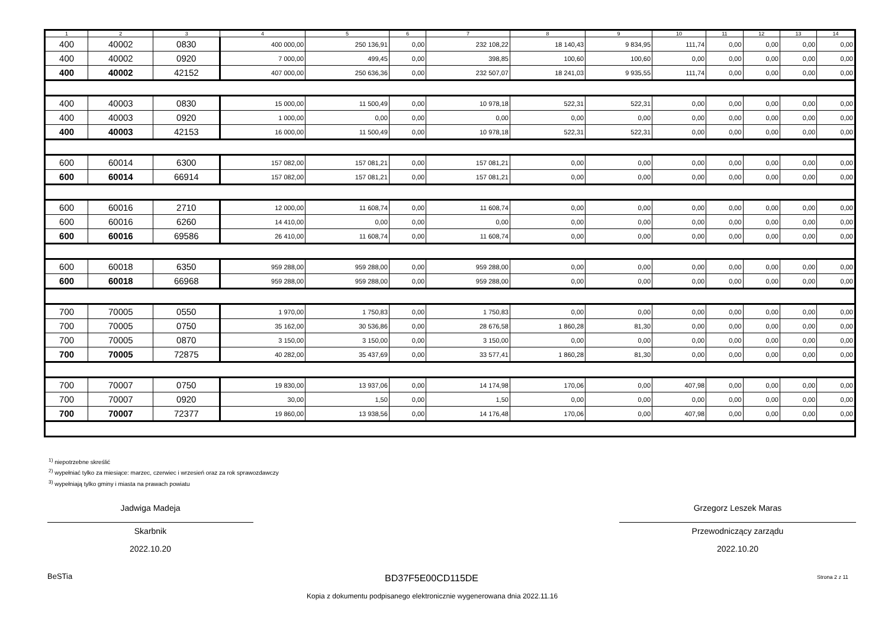| 1 | 2 | 3 | 4 | 5 | 6 | 7 | 8 | 9 | 10 | 11 | 12 | 13 | 14 |
| --- | --- | --- | --- | --- | --- | --- | --- | --- | --- | --- | --- | --- | --- |
| 400 | 40002 | 0830 | 400 000,00 | 250 136,91 | 0,00 | 232 108,22 | 18 140,43 | 9 834,95 | 111,74 | 0,00 | 0,00 | 0,00 | 0,00 |
| 400 | 40002 | 0920 | 7 000,00 | 499,45 | 0,00 | 398,85 | 100,60 | 100,60 | 0,00 | 0,00 | 0,00 | 0,00 | 0,00 |
| 400 | 40002 | 42152 | 407 000,00 | 250 636,36 | 0,00 | 232 507,07 | 18 241,03 | 9 935,55 | 111,74 | 0,00 | 0,00 | 0,00 | 0,00 |
| 400 | 40003 | 0830 | 15 000,00 | 11 500,49 | 0,00 | 10 978,18 | 522,31 | 522,31 | 0,00 | 0,00 | 0,00 | 0,00 | 0,00 |
| 400 | 40003 | 0920 | 1 000,00 | 0,00 | 0,00 | 0,00 | 0,00 | 0,00 | 0,00 | 0,00 | 0,00 | 0,00 | 0,00 |
| 400 | 40003 | 42153 | 16 000,00 | 11 500,49 | 0,00 | 10 978,18 | 522,31 | 522,31 | 0,00 | 0,00 | 0,00 | 0,00 | 0,00 |
| 600 | 60014 | 6300 | 157 082,00 | 157 081,21 | 0,00 | 157 081,21 | 0,00 | 0,00 | 0,00 | 0,00 | 0,00 | 0,00 | 0,00 |
| 600 | 60014 | 66914 | 157 082,00 | 157 081,21 | 0,00 | 157 081,21 | 0,00 | 0,00 | 0,00 | 0,00 | 0,00 | 0,00 | 0,00 |
| 600 | 60016 | 2710 | 12 000,00 | 11 608,74 | 0,00 | 11 608,74 | 0,00 | 0,00 | 0,00 | 0,00 | 0,00 | 0,00 | 0,00 |
| 600 | 60016 | 6260 | 14 410,00 | 0,00 | 0,00 | 0,00 | 0,00 | 0,00 | 0,00 | 0,00 | 0,00 | 0,00 | 0,00 |
| 600 | 60016 | 69586 | 26 410,00 | 11 608,74 | 0,00 | 11 608,74 | 0,00 | 0,00 | 0,00 | 0,00 | 0,00 | 0,00 | 0,00 |
| 600 | 60018 | 6350 | 959 288,00 | 959 288,00 | 0,00 | 959 288,00 | 0,00 | 0,00 | 0,00 | 0,00 | 0,00 | 0,00 | 0,00 |
| 600 | 60018 | 66968 | 959 288,00 | 959 288,00 | 0,00 | 959 288,00 | 0,00 | 0,00 | 0,00 | 0,00 | 0,00 | 0,00 | 0,00 |
| 700 | 70005 | 0550 | 1 970,00 | 1 750,83 | 0,00 | 1 750,83 | 0,00 | 0,00 | 0,00 | 0,00 | 0,00 | 0,00 | 0,00 |
| 700 | 70005 | 0750 | 35 162,00 | 30 536,86 | 0,00 | 28 676,58 | 1 860,28 | 81,30 | 0,00 | 0,00 | 0,00 | 0,00 | 0,00 |
| 700 | 70005 | 0870 | 3 150,00 | 3 150,00 | 0,00 | 3 150,00 | 0,00 | 0,00 | 0,00 | 0,00 | 0,00 | 0,00 | 0,00 |
| 700 | 70005 | 72875 | 40 282,00 | 35 437,69 | 0,00 | 33 577,41 | 1 860,28 | 81,30 | 0,00 | 0,00 | 0,00 | 0,00 | 0,00 |
| 700 | 70007 | 0750 | 19 830,00 | 13 937,06 | 0,00 | 14 174,98 | 170,06 | 0,00 | 407,98 | 0,00 | 0,00 | 0,00 | 0,00 |
| 700 | 70007 | 0920 | 30,00 | 1,50 | 0,00 | 1,50 | 0,00 | 0,00 | 0,00 | 0,00 | 0,00 | 0,00 | 0,00 |
| 700 | 70007 | 72377 | 19 860,00 | 13 938,56 | 0,00 | 14 176,48 | 170,06 | 0,00 | 407,98 | 0,00 | 0,00 | 0,00 | 0,00 |
<sup>1)</sup> niepotrzebne skreślić
<sup>2)</sup> wypełniać tylko za miesiące: marzec, czerwiec i wrzesień oraz za rok sprawozdawczy
<sup>3)</sup> wypełniają tylko gminy i miasta na prawach powiatu
Jadwiga Madeja
Skarbnik
2022.10.20
Grzegorz Leszek Maras
Przewodniczący zarządu
2022.10.20
BeSTia BD37F5E00CD115DE Strona 2 z 11
Kopia z dokumentu podpisanego elektronicznie wygenerowana dnia 2022.11.16